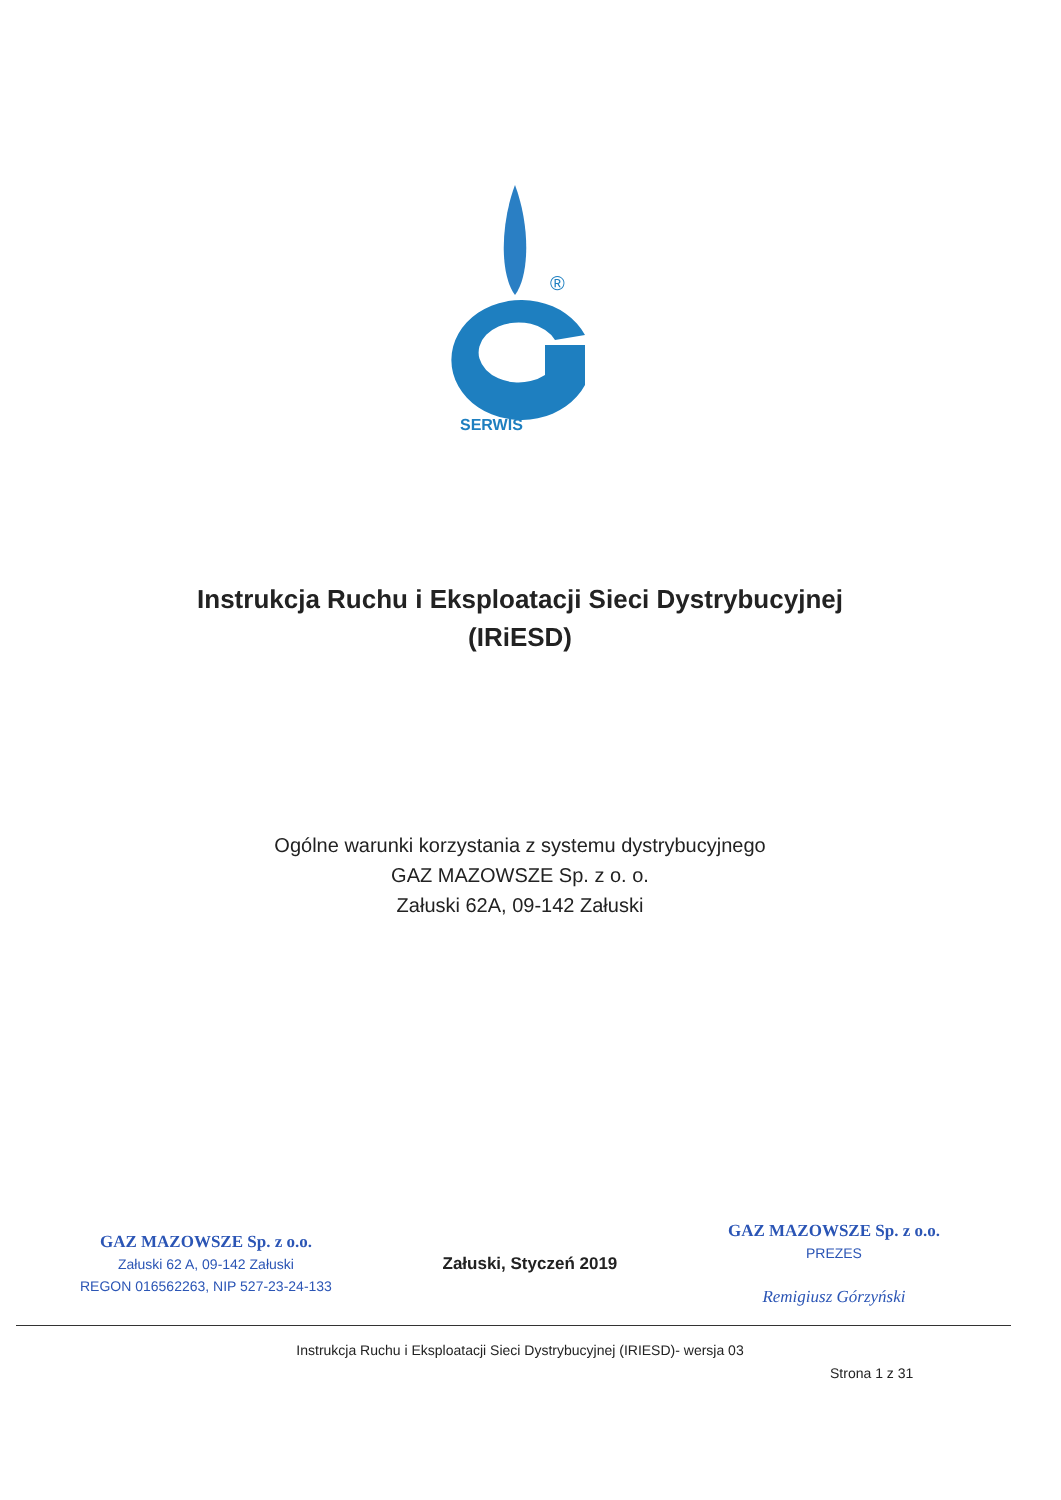®
SERWIS
Instrukcja Ruchu i Eksploatacji Sieci Dystrybucyjnej
(IRiESD)
Ogólne warunki korzystania z systemu dystrybucyjnego
GAZ MAZOWSZE Sp. z o. o.
Załuski 62A, 09-142 Załuski
GAZ MAZOWSZE Sp. z o.o.
Załuski 62 A, 09-142 Załuski
REGON 016562263, NIP 527-23-24-133
Załuski, Styczeń 2019
GAZ MAZOWSZE Sp. z o.o.
PREZES
Remigiusz Górzyński
Instrukcja Ruchu i Eksploatacji Sieci Dystrybucyjnej (IRIESD)- wersja 03
Strona 1 z 31